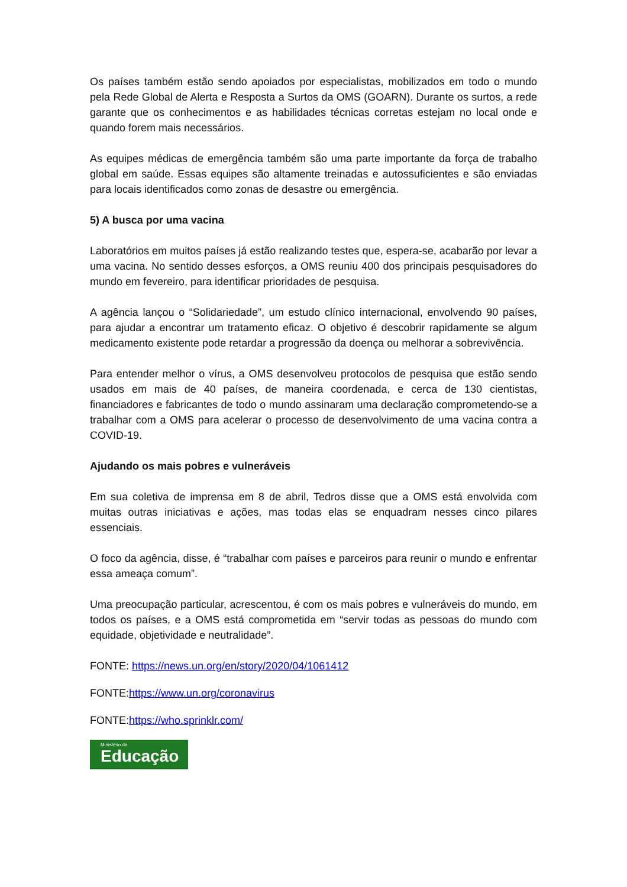Os países também estão sendo apoiados por especialistas, mobilizados em todo o mundo pela Rede Global de Alerta e Resposta a Surtos da OMS (GOARN). Durante os surtos, a rede garante que os conhecimentos e as habilidades técnicas corretas estejam no local onde e quando forem mais necessários.
As equipes médicas de emergência também são uma parte importante da força de trabalho global em saúde. Essas equipes são altamente treinadas e autossuficientes e são enviadas para locais identificados como zonas de desastre ou emergência.
5) A busca por uma vacina
Laboratórios em muitos países já estão realizando testes que, espera-se, acabarão por levar a uma vacina. No sentido desses esforços, a OMS reuniu 400 dos principais pesquisadores do mundo em fevereiro, para identificar prioridades de pesquisa.
A agência lançou o “Solidariedade”, um estudo clínico internacional, envolvendo 90 países, para ajudar a encontrar um tratamento eficaz. O objetivo é descobrir rapidamente se algum medicamento existente pode retardar a progressão da doença ou melhorar a sobrevivência.
Para entender melhor o vírus, a OMS desenvolveu protocolos de pesquisa que estão sendo usados em mais de 40 países, de maneira coordenada, e cerca de 130 cientistas, financiadores e fabricantes de todo o mundo assinaram uma declaração comprometendo-se a trabalhar com a OMS para acelerar o processo de desenvolvimento de uma vacina contra a COVID-19.
Ajudando os mais pobres e vulneráveis
Em sua coletiva de imprensa em 8 de abril, Tedros disse que a OMS está envolvida com muitas outras iniciativas e ações, mas todas elas se enquadram nesses cinco pilares essenciais.
O foco da agência, disse, é “trabalhar com países e parceiros para reunir o mundo e enfrentar essa ameaça comum”.
Uma preocupação particular, acrescentou, é com os mais pobres e vulneráveis do mundo, em todos os países, e a OMS está comprometida em “servir todas as pessoas do mundo com equidade, objetividade e neutralidade”.
FONTE: https://news.un.org/en/story/2020/04/1061412
FONTE:https://www.un.org/coronavirus
FONTE:https://who.sprinklr.com/
Ministério da
Educação